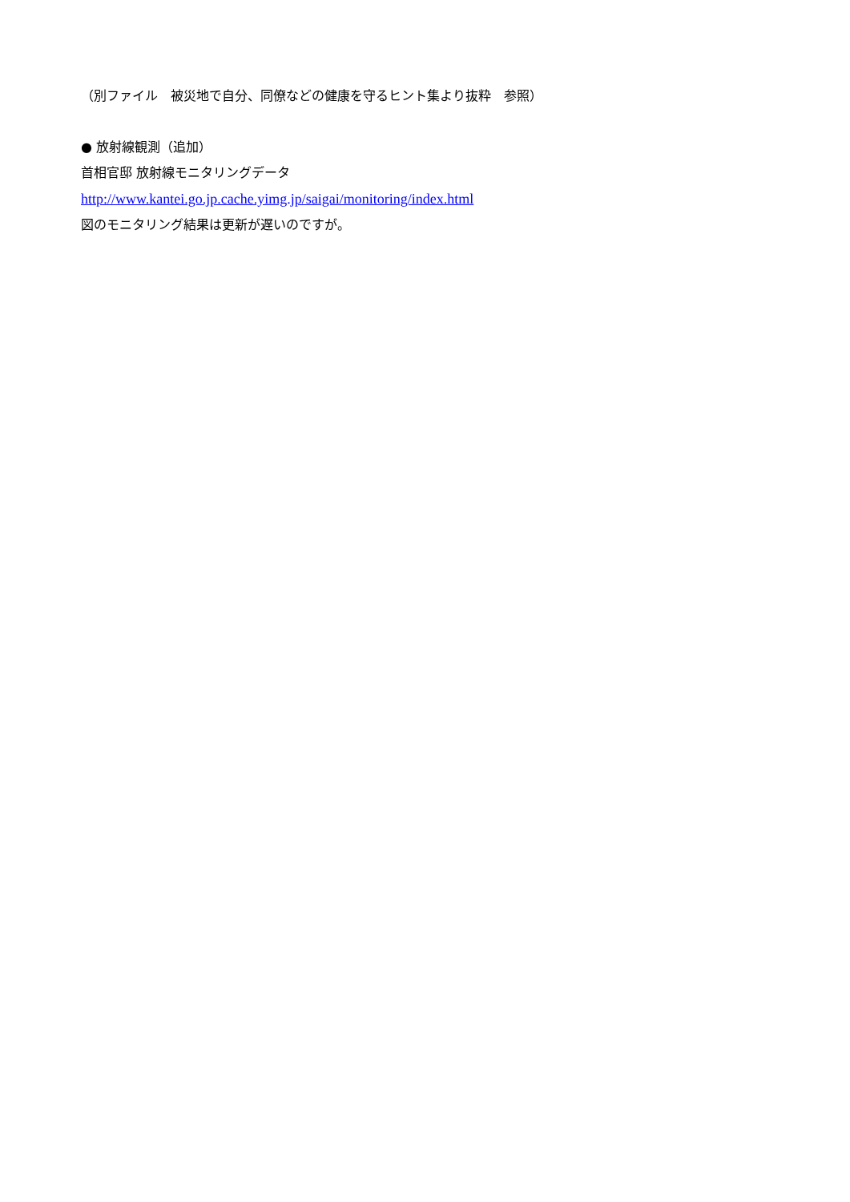（別ファイル　被災地で自分、同僚などの健康を守るヒント集より抜粋　参照）
● 放射線観測（追加）
首相官邸 放射線モニタリングデータ
http://www.kantei.go.jp.cache.yimg.jp/saigai/monitoring/index.html
図のモニタリング結果は更新が遅いのですが。